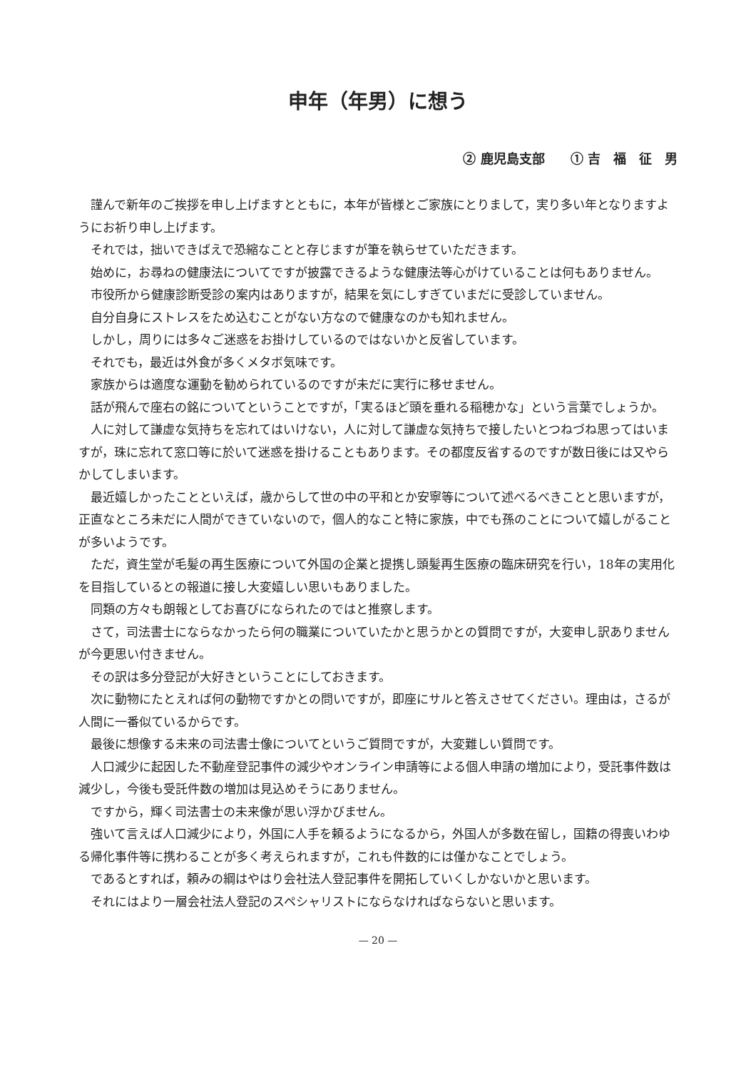申年（年男）に想う
② 鹿児島支部　　① 吉　福　征　男
謹んで新年のご挨拶を申し上げますとともに，本年が皆様とご家族にとりまして，実り多い年となりますようにお祈り申し上げます。
それでは，拙いできばえで恐縮なことと存じますが筆を執らせていただきます。
始めに，お尋ねの健康法についてですが披露できるような健康法等心がけていることは何もありません。
市役所から健康診断受診の案内はありますが，結果を気にしすぎていまだに受診していません。
自分自身にストレスをため込むことがない方なので健康なのかも知れません。
しかし，周りには多々ご迷惑をお掛けしているのではないかと反省しています。
それでも，最近は外食が多くメタボ気味です。
家族からは適度な運動を勧められているのですが未だに実行に移せません。
話が飛んで座右の銘についてということですが，「実るほど頭を垂れる稲穂かな」という言葉でしょうか。
人に対して謙虚な気持ちを忘れてはいけない，人に対して謙虚な気持ちで接したいとつねづね思ってはいますが，珠に忘れて窓口等に於いて迷惑を掛けることもあります。その都度反省するのですが数日後には又やらかしてしまいます。
最近嬉しかったことといえば，歳からして世の中の平和とか安寧等について述べるべきことと思いますが，正直なところ未だに人間ができていないので，個人的なこと特に家族，中でも孫のことについて嬉しがることが多いようです。
ただ，資生堂が毛髪の再生医療について外国の企業と提携し頭髪再生医療の臨床研究を行い，18年の実用化を目指しているとの報道に接し大変嬉しい思いもありました。
同類の方々も朗報としてお喜びになられたのではと推察します。
さて，司法書士にならなかったら何の職業についていたかと思うかとの質問ですが，大変申し訳ありませんが今更思い付きません。
その訳は多分登記が大好きということにしておきます。
次に動物にたとえれば何の動物ですかとの問いですが，即座にサルと答えさせてください。理由は，さるが人間に一番似ているからです。
最後に想像する未来の司法書士像についてというご質問ですが，大変難しい質問です。
人口減少に起因した不動産登記事件の減少やオンライン申請等による個人申請の増加により，受託事件数は減少し，今後も受託件数の増加は見込めそうにありません。
ですから，輝く司法書士の未来像が思い浮かびません。
強いて言えば人口減少により，外国に人手を頼るようになるから，外国人が多数在留し，国籍の得喪いわゆる帰化事件等に携わることが多く考えられますが，これも件数的には僅かなことでしょう。
であるとすれば，頼みの綱はやはり会社法人登記事件を開拓していくしかないかと思います。
それにはより一層会社法人登記のスペシャリストにならなければならないと思います。
— 20 —